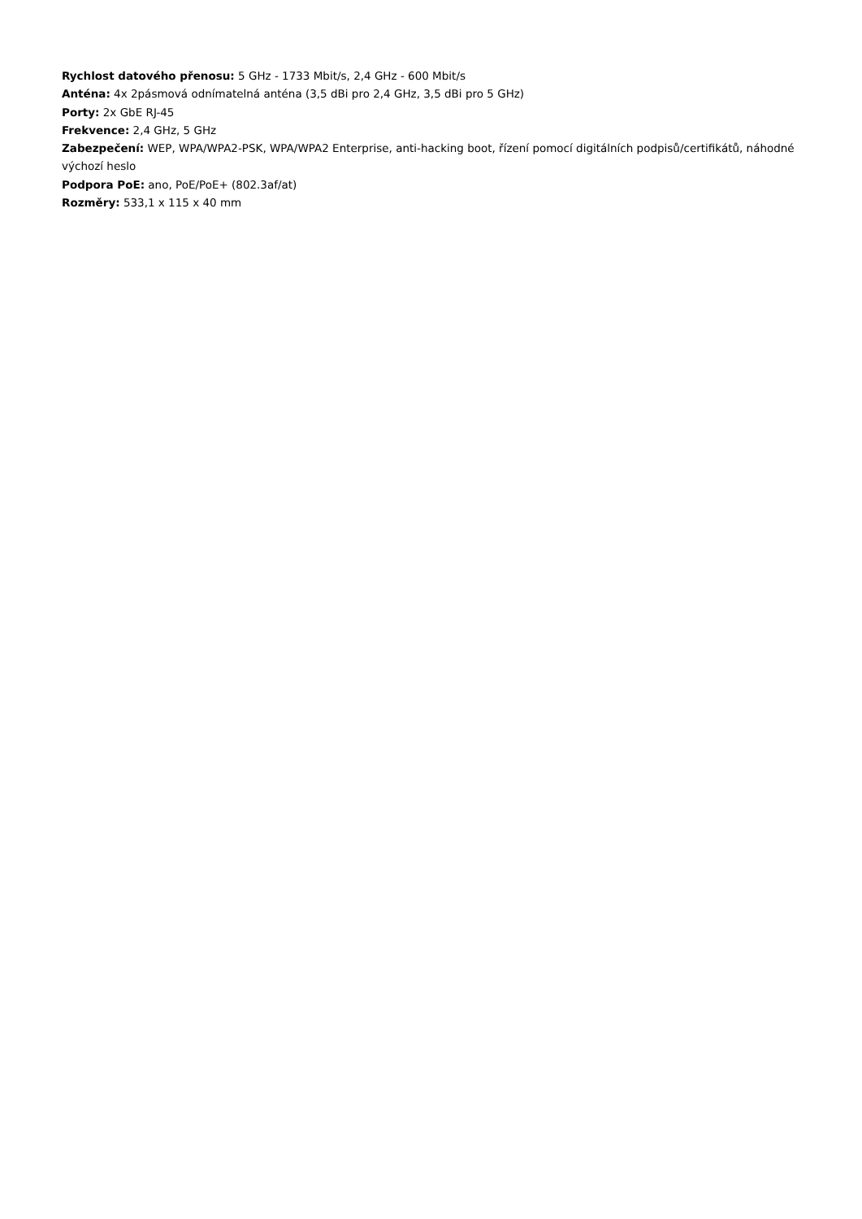Rychlost datového přenosu: 5 GHz - 1733 Mbit/s, 2,4 GHz - 600 Mbit/s
Anténa: 4x 2pásmová odnímatelná anténa (3,5 dBi pro 2,4 GHz, 3,5 dBi pro 5 GHz)
Porty: 2x GbE RJ-45
Frekvence: 2,4 GHz, 5 GHz
Zabezpečení: WEP, WPA/WPA2-PSK, WPA/WPA2 Enterprise, anti-hacking boot, řízení pomocí digitálních podpisů/certifikátů, náhodné výchozí heslo
Podpora PoE: ano, PoE/PoE+ (802.3af/at)
Rozměry: 533,1 x 115 x 40 mm